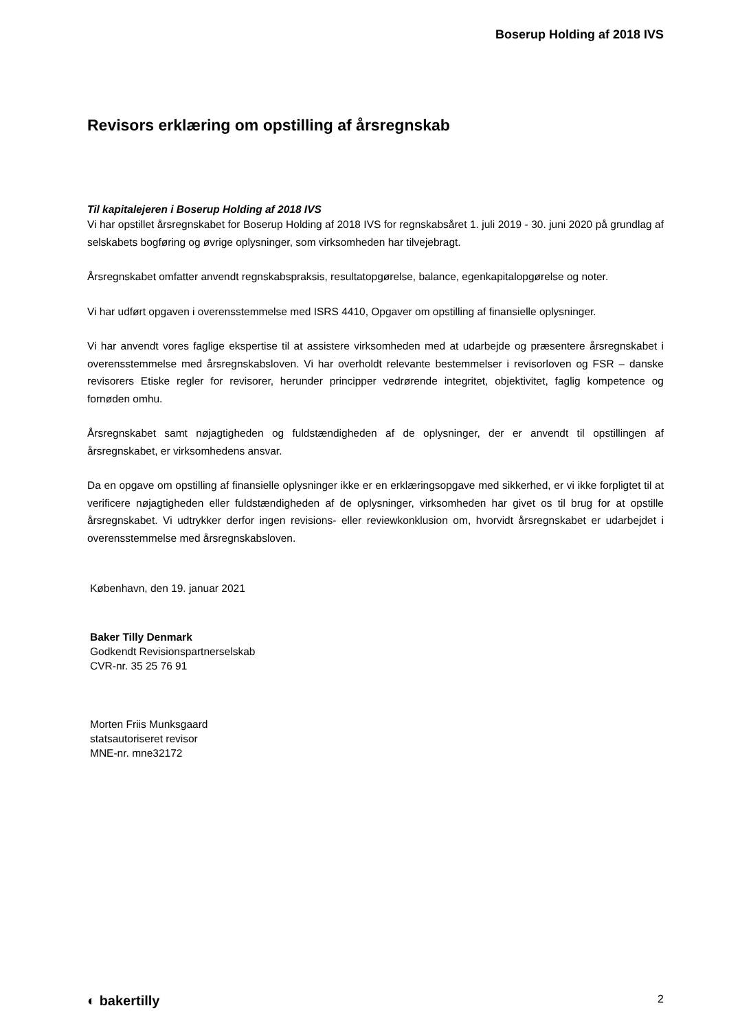Boserup Holding af 2018 IVS
Revisors erklæring om opstilling af årsregnskab
Til kapitalejeren i Boserup Holding af 2018 IVS
Vi har opstillet årsregnskabet for Boserup Holding af 2018 IVS for regnskabsåret 1. juli 2019 - 30. juni 2020 på grundlag af selskabets bogføring og øvrige oplysninger, som virksomheden har tilvejebragt.
Årsregnskabet omfatter anvendt regnskabspraksis, resultatopgørelse, balance, egenkapitalopgørelse og noter.
Vi har udført opgaven i overensstemmelse med ISRS 4410, Opgaver om opstilling af finansielle oplysninger.
Vi har anvendt vores faglige ekspertise til at assistere virksomheden med at udarbejde og præsentere årsregnskabet i overensstemmelse med årsregnskabsloven. Vi har overholdt relevante bestemmelser i revisorloven og FSR – danske revisorers Etiske regler for revisorer, herunder principper vedrørende integritet, objektivitet, faglig kompetence og fornøden omhu.
Årsregnskabet samt nøjagtigheden og fuldstændigheden af de oplysninger, der er anvendt til opstillingen af årsregnskabet, er virksomhedens ansvar.
Da en opgave om opstilling af finansielle oplysninger ikke er en erklæringsopgave med sikkerhed, er vi ikke forpligtet til at verificere nøjagtigheden eller fuldstændigheden af de oplysninger, virksomheden har givet os til brug for at opstille årsregnskabet. Vi udtrykker derfor ingen revisions- eller reviewkonklusion om, hvorvidt årsregnskabet er udarbejdet i overensstemmelse med årsregnskabsloven.
København, den 19. januar 2021
Baker Tilly Denmark
Godkendt Revisionspartnerselskab
CVR-nr. 35 25 76 91
Morten Friis Munksgaard
statsautoriseret revisor
MNE-nr. mne32172
◐ bakertilly 2